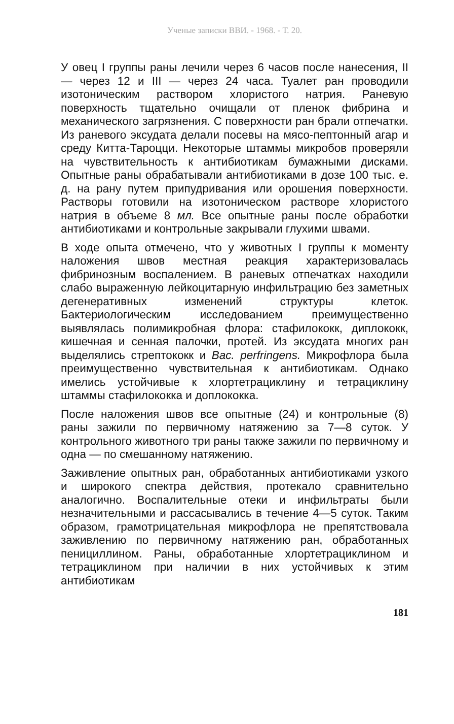Ученые записки ВВИ. - 1968. - Т. 20.
У овец I группы раны лечили через 6 часов после нанесения, II — через 12 и III — через 24 часа. Туалет ран проводили изотоническим раствором хлористого натрия. Раневую поверхность тщательно очищали от пленок фибрина и механического загрязнения. С поверхности ран брали отпечатки. Из раневого эксудата делали посевы на мясо-пептонный агар и среду Китта-Тароцци. Некоторые штаммы микробов проверяли на чувствительность к антибиотикам бумажными дисками. Опытные раны обрабатывали антибиотиками в дозе 100 тыс. е. д. на рану путем припудривания или орошения поверхности. Растворы готовили на изотоническом растворе хлористого натрия в объеме 8 мл. Все опытные раны после обработки антибиотиками и контрольные закрывали глухими швами.
В ходе опыта отмечено, что у животных I группы к моменту наложения швов местная реакция характеризовалась фибринозным воспалением. В раневых отпечатках находили слабо выраженную лейкоцитарную инфильтрацию без заметных дегенеративных изменений структуры клеток. Бактериологическим исследованием преимущественно выявлялась полимикробная флора: стафилококк, диплококк, кишечная и сенная палочки, протей. Из эксудата многих ран выделялись стрептококк и Bac. perfringens. Микрофлора была преимущественно чувствительная к антибиотикам. Однако имелись устойчивые к хлортетрациклину и тетрациклину штаммы стафилококка и доплококка.
После наложения швов все опытные (24) и контрольные (8) раны зажили по первичному натяжению за 7—8 суток. У контрольного животного три раны также зажили по первичному и одна — по смешанному натяжению.
Заживление опытных ран, обработанных антибиотиками узкого и широкого спектра действия, протекало сравнительно аналогично. Воспалительные отеки и инфильтраты были незначительными и рассасывались в течение 4—5 суток. Таким образом, грамотрицательная микрофлора не препятствовала заживлению по первичному натяжению ран, обработанных пенициллином. Раны, обработанные хлортетрациклином и тетрациклином при наличии в них устойчивых к этим антибиотикам
181